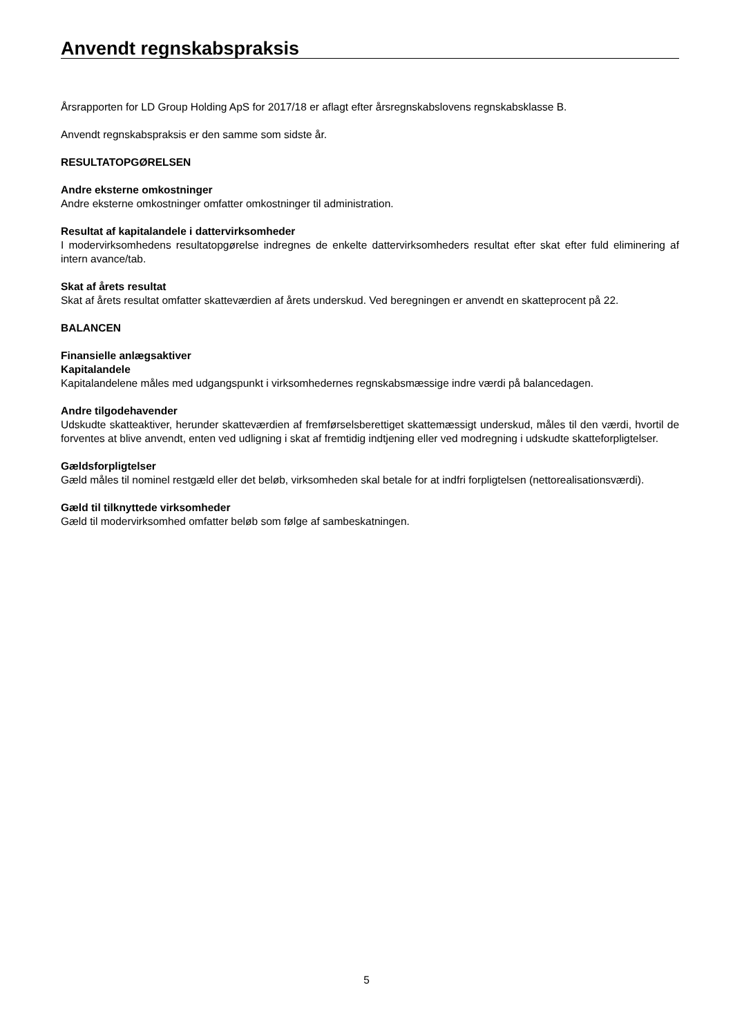Anvendt regnskabspraksis
Årsrapporten for LD Group Holding ApS for 2017/18 er aflagt efter årsregnskabslovens regnskabsklasse B.
Anvendt regnskabspraksis er den samme som sidste år.
RESULTATOPGØRELSEN
Andre eksterne omkostninger
Andre eksterne omkostninger omfatter omkostninger til administration.
Resultat af kapitalandele i dattervirksomheder
I modervirksomhedens resultatopgørelse indregnes de enkelte dattervirksomheders resultat efter skat efter fuld eliminering af intern avance/tab.
Skat af årets resultat
Skat af årets resultat omfatter skatteværdien af årets underskud. Ved beregningen er anvendt en skatteprocent på 22.
BALANCEN
Finansielle anlægsaktiver
Kapitalandele
Kapitalandelene måles med udgangspunkt i virksomhedernes regnskabsmæssige indre værdi på balancedagen.
Andre tilgodehavender
Udskudte skatteaktiver, herunder skatteværdien af fremførselsberettiget skattemæssigt underskud, måles til den værdi, hvortil de forventes at blive anvendt, enten ved udligning i skat af fremtidig indtjening eller ved modregning i udskudte skatteforpligtelser.
Gældsforpligtelser
Gæld måles til nominel restgæld eller det beløb, virksomheden skal betale for at indfri forpligtelsen (nettorealisationsværdi).
Gæld til tilknyttede virksomheder
Gæld til modervirksomhed omfatter beløb som følge af sambeskatningen.
5